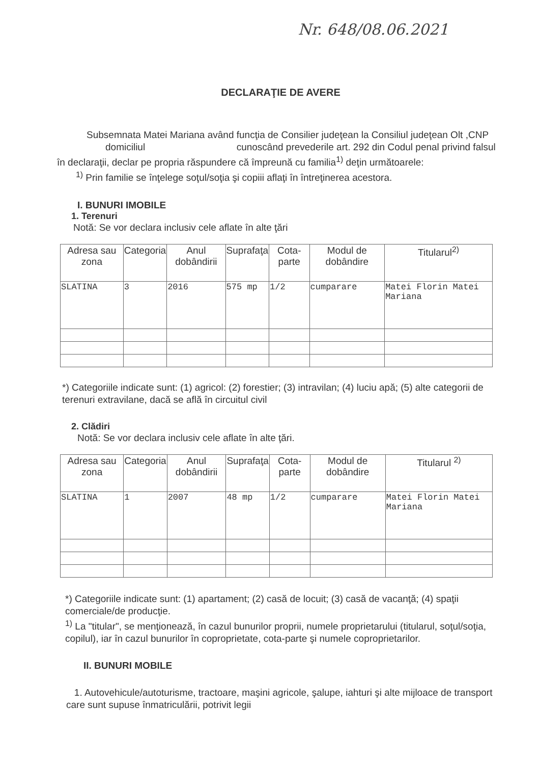Nr. 648/08.06.2021
DECLARAŢIE DE AVERE
Subsemnata Matei Mariana având funcţia de Consilier judeţean la Consiliul judeţean Olt ,CNP domiciliul cunoscând prevederile art. 292 din Codul penal privind falsul în declaraţii, declar pe propria răspundere că împreună cu familia<sup>1)</sup> deţin următoarele:
<sup>1)</sup> Prin familie se înţelege soţul/soţia şi copiii aflaţi în întreţinerea acestora.
I. BUNURI IMOBILE
1. Terenuri
Notă: Se vor declara inclusiv cele aflate în alte ţări
| Adresa sau zona | Categoria | Anul dobândirii | Suprafaţa | Cota-parte | Modul de dobândire | Titularul<sup>2)</sup> |
| --- | --- | --- | --- | --- | --- | --- |
| SLATINA | 3 | 2016 | 575 mp | 1/2 | cumparare | Matei Florin Matei Mariana |
*) Categoriile indicate sunt: (1) agricol: (2) forestier; (3) intravilan; (4) luciu apă; (5) alte categorii de terenuri extravilane, dacă se află în circuitul civil
2. Clădiri
Notă: Se vor declara inclusiv cele aflate în alte ţări.
| Adresa sau zona | Categoria | Anul dobândirii | Suprafaţa | Cota-parte | Modul de dobândire | Titularul <sup>2)</sup> |
| --- | --- | --- | --- | --- | --- | --- |
| SLATINA | 1 | 2007 | 48 mp | 1/2 | cumparare | Matei Florin Matei Mariana |
*) Categoriile indicate sunt: (1) apartament; (2) casă de locuit; (3) casă de vacanţă; (4) spaţii comerciale/de producţie.
<sup>1)</sup> La "titular", se menţionează, în cazul bunurilor proprii, numele proprietarului (titularul, soţul/soţia, copilul), iar în cazul bunurilor în coproprietate, cota-parte şi numele coproprietarilor.
II. BUNURI MOBILE
1. Autovehicule/autoturisme, tractoare, maşini agricole, şalupe, iahturi şi alte mijloace de transport care sunt supuse înmatriculării, potrivit legii